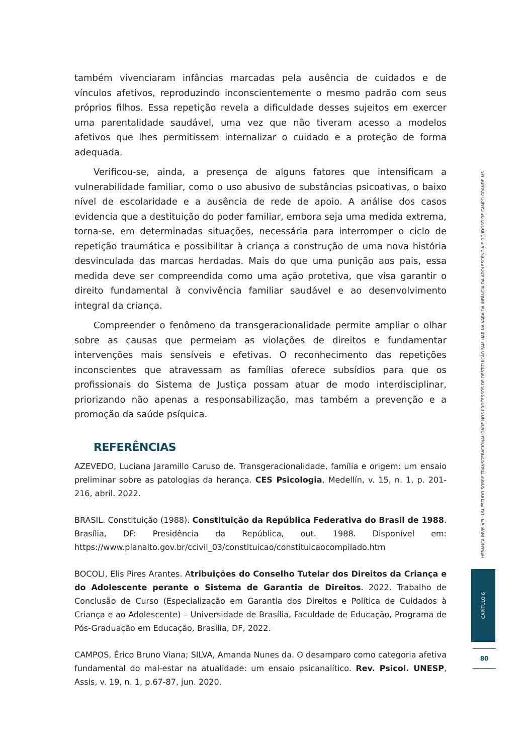também vivenciaram infâncias marcadas pela ausência de cuidados e de vínculos afetivos, reproduzindo inconscientemente o mesmo padrão com seus próprios filhos. Essa repetição revela a dificuldade desses sujeitos em exercer uma parentalidade saudável, uma vez que não tiveram acesso a modelos afetivos que lhes permitissem internalizar o cuidado e a proteção de forma adequada.
Verificou-se, ainda, a presença de alguns fatores que intensificam a vulnerabilidade familiar, como o uso abusivo de substâncias psicoativas, o baixo nível de escolaridade e a ausência de rede de apoio. A análise dos casos evidencia que a destituição do poder familiar, embora seja uma medida extrema, torna-se, em determinadas situações, necessária para interromper o ciclo de repetição traumática e possibilitar à criança a construção de uma nova história desvinculada das marcas herdadas. Mais do que uma punição aos pais, essa medida deve ser compreendida como uma ação protetiva, que visa garantir o direito fundamental à convivência familiar saudável e ao desenvolvimento integral da criança.
Compreender o fenômeno da transgeracionalidade permite ampliar o olhar sobre as causas que permeiam as violações de direitos e fundamentar intervenções mais sensíveis e efetivas. O reconhecimento das repetições inconscientes que atravessam as famílias oferece subsídios para que os profissionais do Sistema de Justiça possam atuar de modo interdisciplinar, priorizando não apenas a responsabilização, mas também a prevenção e a promoção da saúde psíquica.
REFERÊNCIAS
AZEVEDO, Luciana Jaramillo Caruso de. Transgeracionalidade, família e origem: um ensaio preliminar sobre as patologias da herança. CES Psicologia, Medellín, v. 15, n. 1, p. 201-216, abril. 2022.
BRASIL. Constituição (1988). Constituição da República Federativa do Brasil de 1988. Brasília, DF: Presidência da República, out. 1988. Disponível em: https://www.planalto.gov.br/ccivil_03/constituicao/constituicaocompilado.htm
BOCOLI, Elis Pires Arantes. Atribuições do Conselho Tutelar dos Direitos da Criança e do Adolescente perante o Sistema de Garantia de Direitos. 2022. Trabalho de Conclusão de Curso (Especialização em Garantia dos Direitos e Política de Cuidados à Criança e ao Adolescente) – Universidade de Brasília, Faculdade de Educação, Programa de Pós-Graduação em Educação, Brasília, DF, 2022.
CAMPOS, Érico Bruno Viana; SILVA, Amanda Nunes da. O desamparo como categoria afetiva fundamental do mal-estar na atualidade: um ensaio psicanalítico. Rev. Psicol. UNESP, Assis, v. 19, n. 1, p.67-87, jun. 2020.
HERANÇA INVISÍVEL: UM ESTUDO SOBRE TRANSGERACIONALIDADE NOS PROCESSOS DE DESTITUIÇÃO FAMILIAR NA VARA DA INFÂNCIA DA ADOLESCÊNCIA E DO IDOSO DE CAMPO GRANDE-MS
CAPÍTULO 6
80